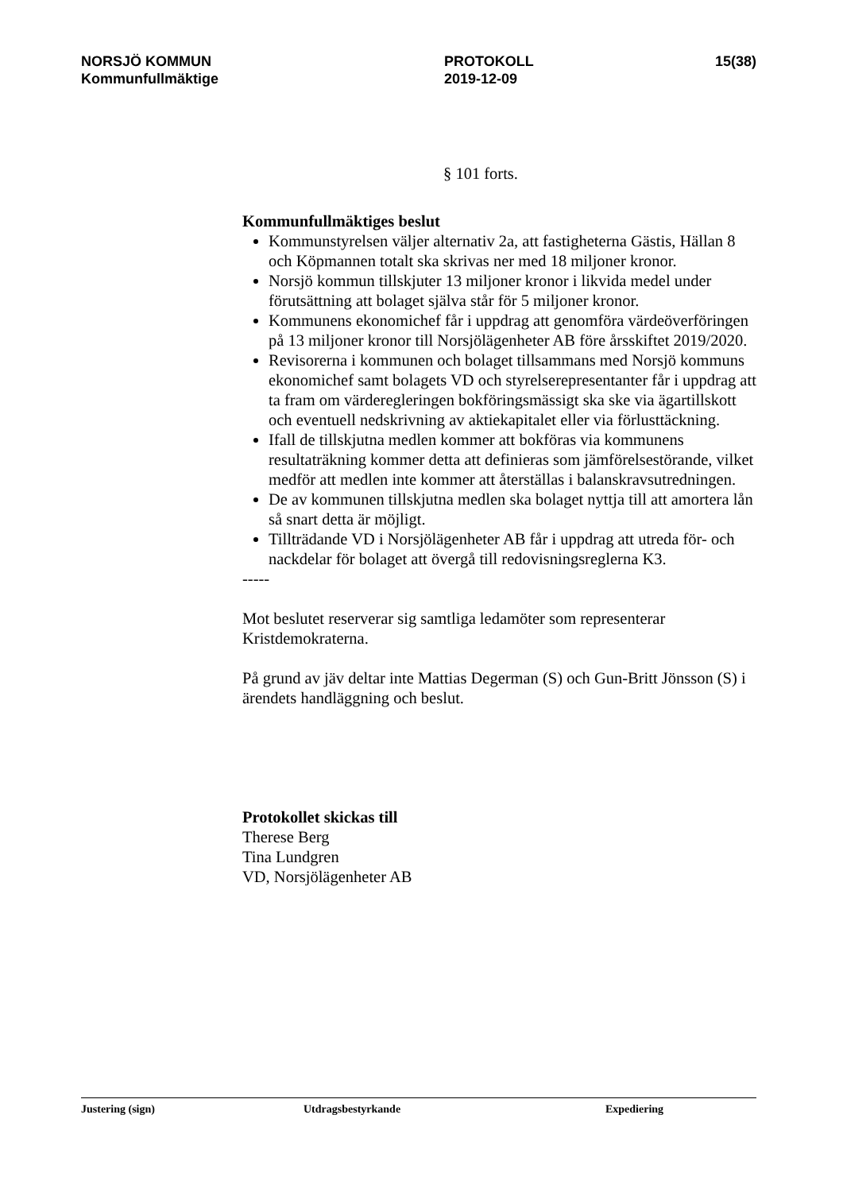NORSJÖ KOMMUN
Kommunfullmäktige
PROTOKOLL
2019-12-09
15(38)
§ 101 forts.
Kommunfullmäktiges beslut
Kommunstyrelsen väljer alternativ 2a, att fastigheterna Gästis, Hällan 8 och Köpmannen totalt ska skrivas ner med 18 miljoner kronor.
Norsjö kommun tillskjuter 13 miljoner kronor i likvida medel under förutsättning att bolaget själva står för 5 miljoner kronor.
Kommunens ekonomichef får i uppdrag att genomföra värdeöverföringen på 13 miljoner kronor till Norsjölägenheter AB före årsskiftet 2019/2020.
Revisorerna i kommunen och bolaget tillsammans med Norsjö kommuns ekonomichef samt bolagets VD och styrelserepresentanter får i uppdrag att ta fram om värderegleringen bokföringsmässigt ska ske via ägartillskott och eventuell nedskrivning av aktiekapitalet eller via förlusttäckning.
Ifall de tillskjutna medlen kommer att bokföras via kommunens resultaträkning kommer detta att definieras som jämförelsestörande, vilket medför att medlen inte kommer att återställas i balanskravsutredningen.
De av kommunen tillskjutna medlen ska bolaget nyttja till att amortera lån så snart detta är möjligt.
Tillträdande VD i Norsjölägenheter AB får i uppdrag att utreda för- och nackdelar för bolaget att övergå till redovisningsreglerna K3.
-----
Mot beslutet reserverar sig samtliga ledamöter som representerar Kristdemokraterna.
På grund av jäv deltar inte Mattias Degerman (S) och Gun-Britt Jönsson (S) i ärendets handläggning och beslut.
Protokollet skickas till
Therese Berg
Tina Lundgren
VD, Norsjölägenheter AB
Justering (sign) Utdragsbestyrkande Expediering